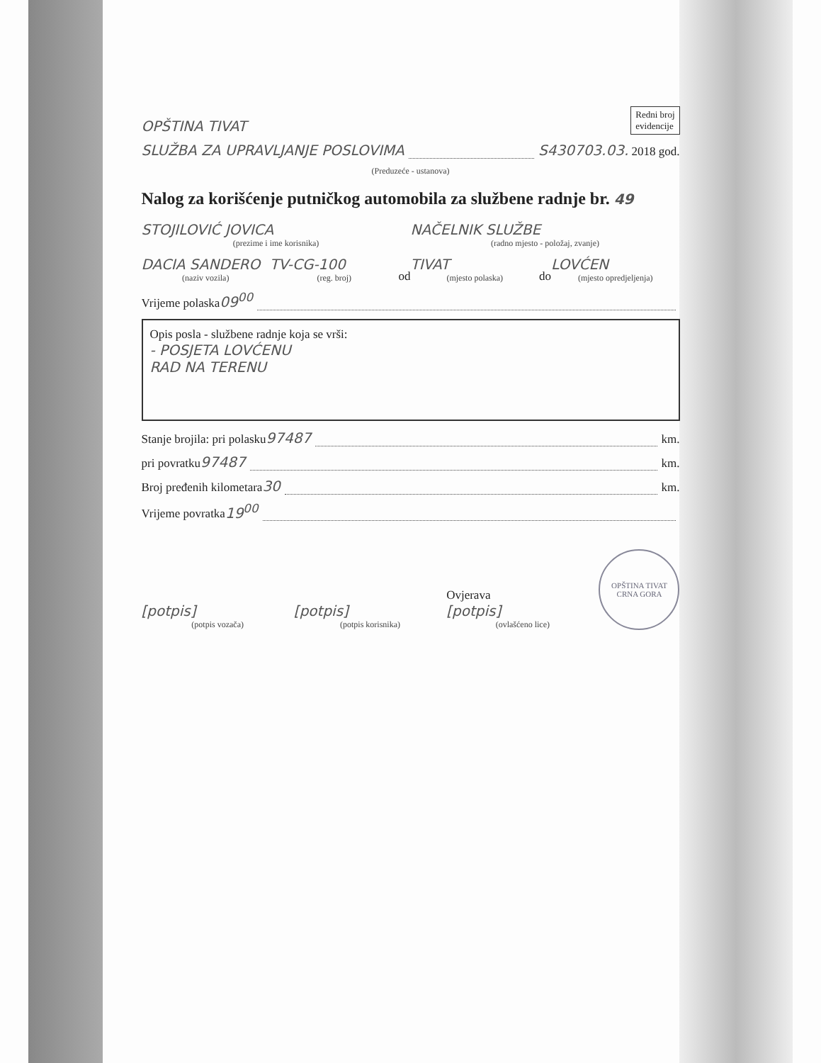OPŠTINA TIVAT Redni broj
evidencije
SLUŽBA ZA UPRAVLJANJE POSLOVIMA S4307 03.03. 2018 god.
(Preduzeće - ustanova)
Nalog za korišćenje putničkog automobila za službene radnje br. 49
STOJILOVIĆ JOVICA
(prezime i ime korisnika)
NAČELNIK SLUŽBE
(radno mjesto - položaj, zvanje)
DACIA SANDERO
(naziv vozila)
TV-CG-100
(reg. broj)
od
TIVAT
(mjesto polaska)
do
LOVĆEN
(mjesto opredjeljenja)
Vrijeme polaska 09<sup>00</sup>
Opis posla - službene radnje koja se vrši:
- POSJETA LOVĆENU
RAD NA TERENU
Stanje brojila: pri polasku 97487 km.
pri povratku 97487 km.
Broj pređenih kilometara 30 km.
Vrijeme povratka 19<sup>00</sup>
[potpis]
(potpis vozača)
[potpis]
(potpis korisnika)
Ovjerava
[potpis]
(ovlašćeno lice)
OPŠTINA TIVAT
CRNA GORA